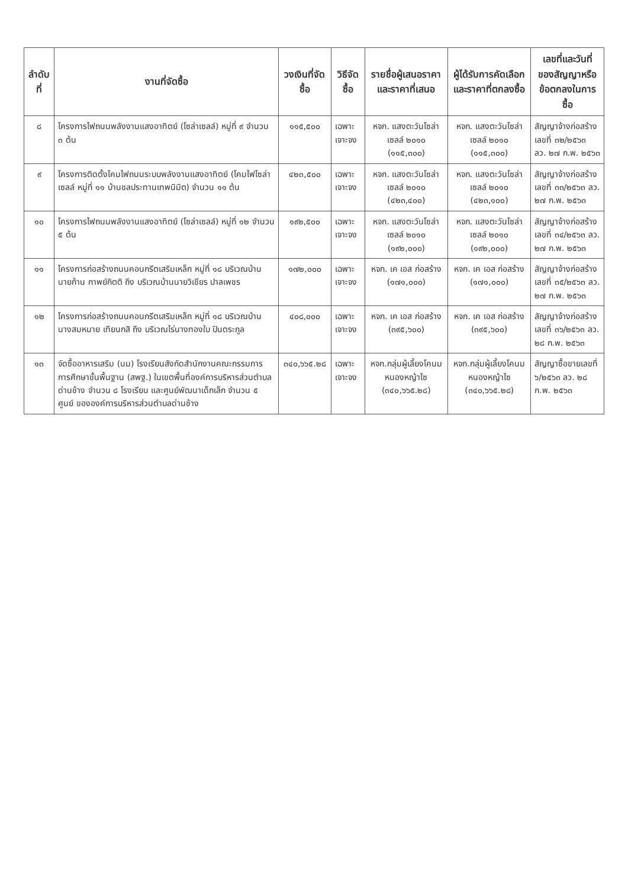| ลำดับที่ | งานที่จัดซื้อ | วงเงินที่จัดซื้อ | วิธีจัดซื้อ | รายชื่อผู้เสนอราคาและราคาที่เสนอ | ผู้ได้รับการคัดเลือกและราคาที่ตกลงซื้อ | เลขที่และวันที่ของสัญญาหรือข้อตกลงในการซื้อ |
| --- | --- | --- | --- | --- | --- | --- |
| ๘ | โครงการไฟถนนพลังงานแสงอาทิตย์ (โซล่าเซลล์) หมู่ที่ ๙ จำนวน ๓ ต้น | ๑๑๕,๕๐๐ | เฉพาะเจาะจง | หจก. แสงตะวันโซล่า เซลล์ ๒๐๑๐ (๑๑๕,๓๐๐) | หจก. แสงตะวันโซล่า เซลล์ ๒๐๑๐ (๑๑๕,๓๐๐) | สัญญาจ้างก่อสร้าง เลขที่ ๓๒/๒๕๖๓ ลว. ๒๗ ก.พ. ๒๕๖๓ |
| ๙ | โครงการติดตั้งโคมไฟถนนระบบพลังงานแสงอาทิตย์ (โคมไฟโซล่าเซลล์ หมู่ที่ ๑๑ บ้านชลประทานเทพนิมิต) จำนวน ๑๑ ต้น | ๔๒๓,๕๐๐ | เฉพาะเจาะจง | หจก. แสงตะวันโซล่า เซลล์ ๒๐๑๐ (๔๒๓,๔๐๐) | หจก. แสงตะวันโซล่า เซลล์ ๒๐๑๐ (๔๒๓,๑๐๐) | สัญญาจ้างก่อสร้าง เลขที่ ๓๓/๒๕๖๓ ลว. ๒๗ ก.พ. ๒๕๖๓ |
| ๑๐ | โครงการไฟถนนพลังงานแสงอาทิตย์ (โซล่าเซลล์) หมู่ที่ ๑๒ จำนวน ๕ ต้น | ๑๙๒,๕๐๐ | เฉพาะเจาะจง | หจก. แสงตะวันโซล่า เซลล์ ๒๐๑๐ (๑๙๒,๐๐๐) | หจก. แสงตะวันโซล่า เซลล์ ๒๐๑๐ (๑๙๒,๐๐๐) | สัญญาจ้างก่อสร้าง เลขที่ ๓๔/๒๕๖๓ ลว. ๒๗ ก.พ. ๒๕๖๓ |
| ๑๑ | โครงการก่อสร้างถนนคอนกรีตเสริมเหล็ก หมู่ที่ ๑๘ บริเวณบ้านนายก้าน กาพย์กิตติ ถึง บริเวณบ้านนายวิเชียร ปาลเพชร | ๑๗๒,๐๐๐ | เฉพาะเจาะจง | หจก. เค เอส ก่อสร้าง (๑๗๑,๐๐๐) | หจก. เค เอส ก่อสร้าง (๑๗๑,๐๐๐) | สัญญาจ้างก่อสร้าง เลขที่ ๓๕/๒๕๖๓ ลว. ๒๗ ก.พ. ๒๕๖๓ |
| ๑๒ | โครงการก่อสร้างถนนคอนกรีตเสริมเหล็ก หมู่ที่ ๑๘ บริเวณบ้านนางสมหมาย เทียนกสิ ถึง บริเวณไร่นางทองใบ ปินตระกูล | ๔๐๘,๐๐๐ | เฉพาะเจาะจง | หจก. เค เอส ก่อสร้าง (๓๙๕,๖๐๐) | หจก. เค เอส ก่อสร้าง (๓๙๕,๖๐๐) | สัญญาจ้างก่อสร้าง เลขที่ ๓๖/๒๕๖๓ ลว. ๒๘ ก.พ. ๒๕๖๓ |
| ๑๓ | จัดซื้ออาหารเสริม (นม) โรงเรียนสังกัดสำนักงานคณะกรรมการการศึกษาขั้นพื้นฐาน (สพฐ.) ในเขตพื้นที่องค์การบริหารส่วนตำบลด่านช้าง จำนวน ๘ โรงเรียน และศูนย์พัฒนาเด็กเล็ก จำนวน ๕ ศูนย์ ขององค์การบริหารส่วนตำบลด่านช้าง | ๓๔๐,๖๖๕.๒๘ | เฉพาะเจาะจง | หจก.กลุ่มผู้เลี้ยงโคนม หนองหญ้าไซ (๓๔๐,๖๖๕.๒๘) | หจก.กลุ่มผู้เลี้ยงโคนม หนองหญ้าไซ (๓๔๐,๖๖๕.๒๘) | สัญญาซื้อขายเลขที่ ๖/๒๕๖๓ ลว. ๒๘ ก.พ. ๒๕๖๓ |